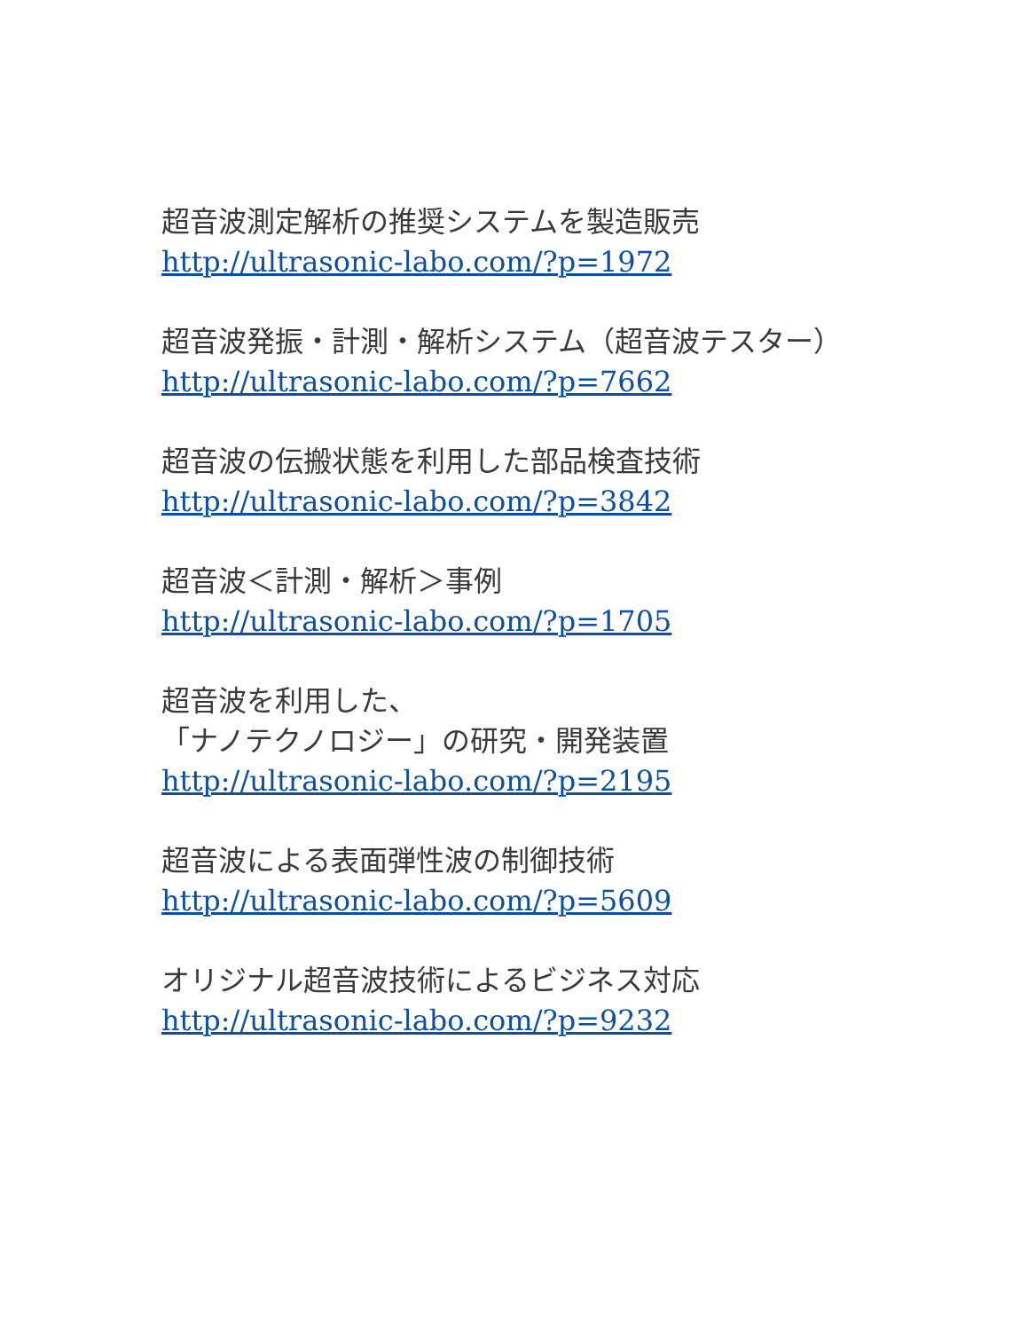超音波測定解析の推奨システムを製造販売
http://ultrasonic-labo.com/?p=1972
超音波発振・計測・解析システム（超音波テスター）
http://ultrasonic-labo.com/?p=7662
超音波の伝搬状態を利用した部品検査技術
http://ultrasonic-labo.com/?p=3842
超音波＜計測・解析＞事例
http://ultrasonic-labo.com/?p=1705
超音波を利用した、
「ナノテクノロジー」の研究・開発装置
http://ultrasonic-labo.com/?p=2195
超音波による表面弾性波の制御技術
http://ultrasonic-labo.com/?p=5609
オリジナル超音波技術によるビジネス対応
http://ultrasonic-labo.com/?p=9232